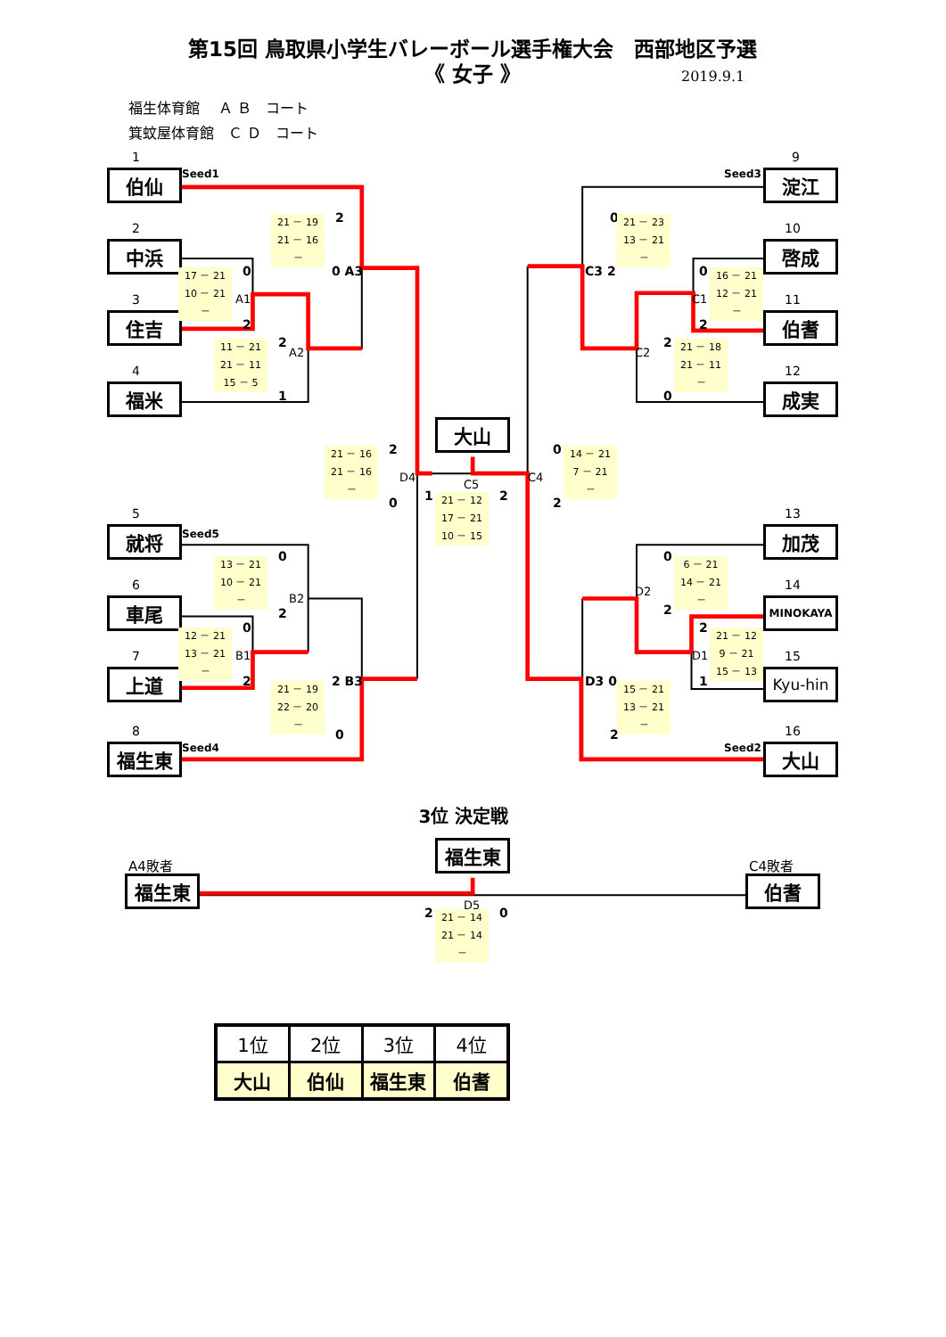第15回 鳥取県小学生バレーボール選手権大会　西部地区予選
《 女子 》
2019.9.1
福生体育館　 Ａ Ｂ　コート
箕蚊屋体育館　Ｃ Ｄ　コート
1
伯仙
Seed1
2
中浜
3
住吉
4
福米
2
21 － 19
21 － 16
－
0 A3
0
17 － 21
10 － 21
－
A1
2
2
11 － 21
21 － 11
15 － 5
A2
1
2
21 － 16
21 － 16
－
D4
0
大山
C5
1
2
21 － 12
17 － 21
10 － 15
0
14 － 21
7 － 21
－
C4
2
5
就将
Seed5
6
車尾
7
上道
8
福生東
Seed4
0
13 － 21
10 － 21
－
B2
2
0
12 － 21
13 － 21
－
B1
2
2 B3
21 － 19
22 － 20
－
0
9
Seed3
淀江
0
21 － 23
13 － 21
－
10
啓成
C3 2
0
16 － 21
12 － 21
－
C1
11
伯耆
2
2
21 － 18
21 － 11
－
C2
12
成実
0
13
加茂
0
6 － 21
14 － 21
－
D2
14
MINOKAYA
2
2
21 － 12
9 － 21
15 － 13
D1
15
Kyu-hin
1
D3 0
15 － 21
13 － 21
－
16
2
Seed2
大山
3位 決定戦
福生東
A4敗者
C4敗者
福生東
伯耆
D5
2
0
21 － 14
21 － 14
－
| 1位 | 2位 | 3位 | 4位 |
| --- | --- | --- | --- |
| 大山 | 伯仙 | 福生東 | 伯耆 |